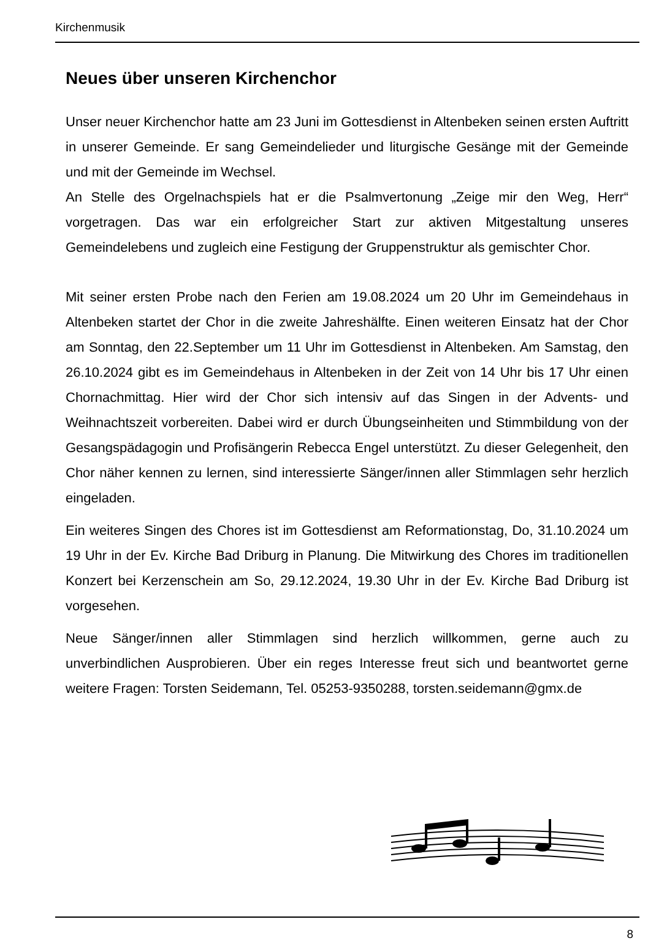Kirchenmusik
Neues über unseren Kirchenchor
Unser neuer Kirchenchor hatte am 23 Juni im Gottesdienst in Altenbeken seinen ersten Auftritt in unserer Gemeinde. Er sang Gemeindelieder und liturgische Gesänge mit der Gemeinde und mit der Gemeinde im Wechsel.
An Stelle des Orgelnachspiels hat er die Psalmvertonung „Zeige mir den Weg, Herr“ vorgetragen. Das war ein erfolgreicher Start zur aktiven Mitgestaltung unseres Gemeindelebens und zugleich eine Festigung der Gruppenstruktur als gemischter Chor.
Mit seiner ersten Probe nach den Ferien am 19.08.2024 um 20 Uhr im Gemeindehaus in Altenbeken startet der Chor in die zweite Jahreshälfte. Einen weiteren Einsatz hat der Chor am Sonntag, den 22.September um 11 Uhr im Gottesdienst in Altenbeken. Am Samstag, den 26.10.2024 gibt es im Gemeindehaus in Altenbeken in der Zeit von 14 Uhr bis 17 Uhr einen Chornachmittag. Hier wird der Chor sich intensiv auf das Singen in der Advents- und Weihnachtszeit vorbereiten. Dabei wird er durch Übungseinheiten und Stimmbildung von der Gesangspädagogin und Profisängerin Rebecca Engel unterstützt. Zu dieser Gelegenheit, den Chor näher kennen zu lernen, sind interessierte Sänger/innen aller Stimmlagen sehr herzlich eingeladen.
Ein weiteres Singen des Chores ist im Gottesdienst am Reformationstag, Do, 31.10.2024 um 19 Uhr in der Ev. Kirche Bad Driburg in Planung. Die Mitwirkung des Chores im traditionellen Konzert bei Kerzenschein am So, 29.12.2024, 19.30 Uhr in der Ev. Kirche Bad Driburg ist vorgesehen.
Neue Sänger/innen aller Stimmlagen sind herzlich willkommen, gerne auch zu unverbindlichen Ausprobieren. Über ein reges Interesse freut sich und beantwortet gerne weitere Fragen: Torsten Seidemann, Tel. 05253-9350288, torsten.seidemann@gmx.de
8